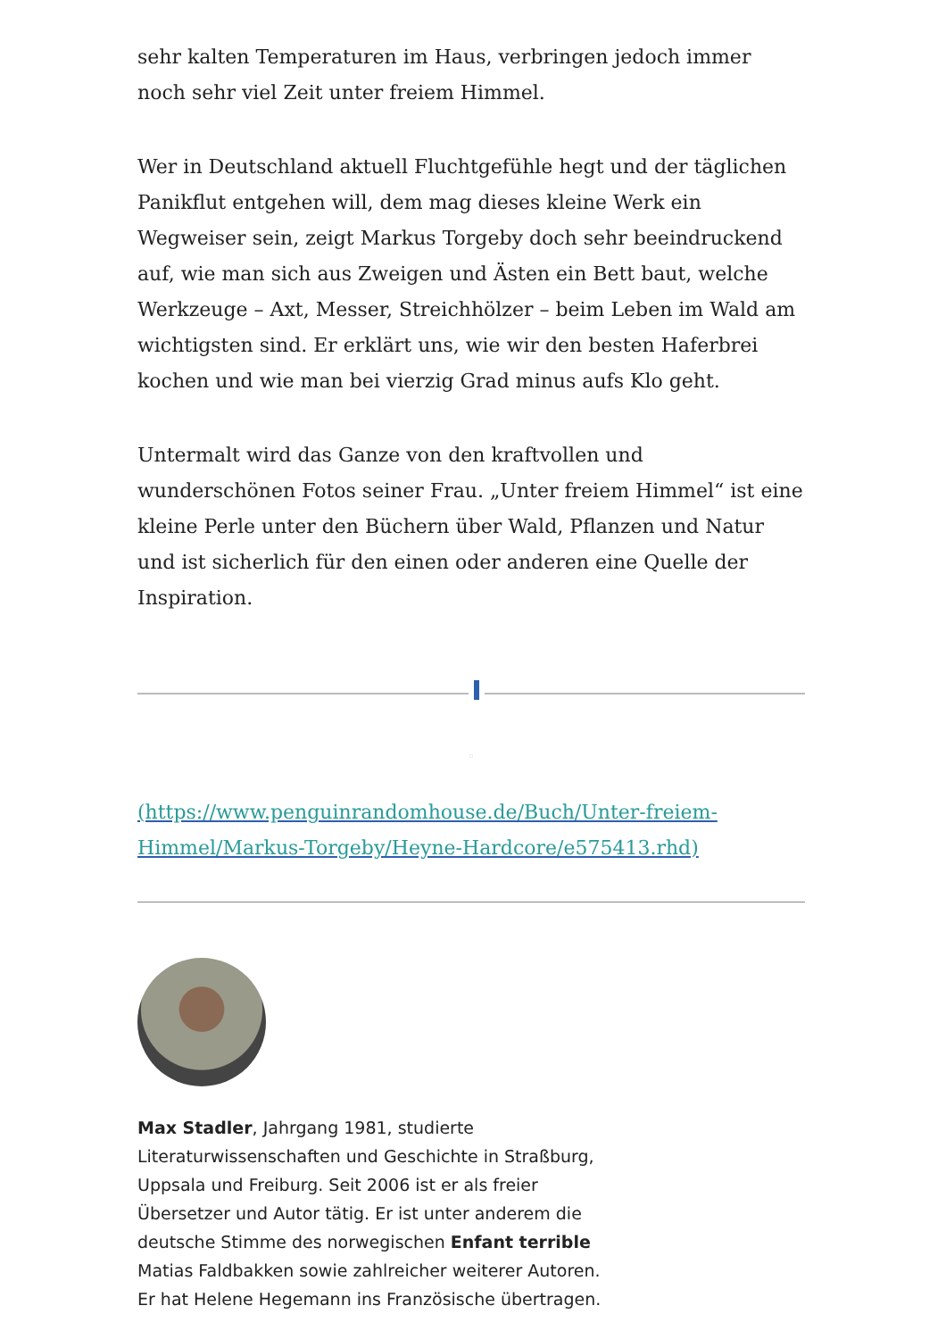sehr kalten Temperaturen im Haus, verbringen jedoch immer noch sehr viel Zeit unter freiem Himmel.
Wer in Deutschland aktuell Fluchtgefühle hegt und der täglichen Panikflut entgehen will, dem mag dieses kleine Werk ein Wegweiser sein, zeigt Markus Torgeby doch sehr beeindruckend auf, wie man sich aus Zweigen und Ästen ein Bett baut, welche Werkzeuge – Axt, Messer, Streichhölzer – beim Leben im Wald am wichtigsten sind. Er erklärt uns, wie wir den besten Haferbrei kochen und wie man bei vierzig Grad minus aufs Klo geht.
Untermalt wird das Ganze von den kraftvollen und wunderschönen Fotos seiner Frau. „Unter freiem Himmel“ ist eine kleine Perle unter den Büchern über Wald, Pflanzen und Natur und ist sicherlich für den einen oder anderen eine Quelle der Inspiration.
□
(https://www.penguinrandomhouse.de/Buch/Unter-freiem-Himmel/Markus-Torgeby/Heyne-Hardcore/e575413.rhd)
Max Stadler, Jahrgang 1981, studierte Literaturwissenschaften und Geschichte in Straßburg, Uppsala und Freiburg. Seit 2006 ist er als freier Übersetzer und Autor tätig. Er ist unter anderem die deutsche Stimme des norwegischen Enfant terrible Matias Faldbakken sowie zahlreicher weiterer Autoren. Er hat Helene Hegemann ins Französische übertragen.